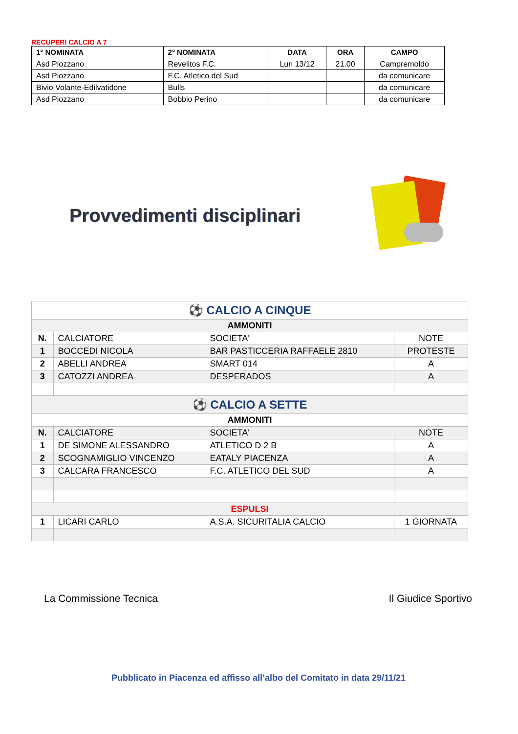RECUPERI CALCIO A 7
| 1° NOMINATA | 2° NOMINATA | DATA | ORA | CAMPO |
| --- | --- | --- | --- | --- |
| Asd Piozzano | Revelitos F.C. | Lun 13/12 | 21.00 | Campremoldo |
| Asd Piozzano | F.C. Atletico del Sud | | | da comunicare |
| Bivio Volante-Edilvatidone | Bulls | | | da comunicare |
| Asd Piozzano | Bobbio Perino | | | da comunicare |
Provvedimenti disciplinari
| ⚽ CALCIO A CINQUE | | | |
| AMMONITI | | | |
| N. | CALCIATORE | SOCIETA' | NOTE |
| 1 | BOCCEDI NICOLA | BAR PASTICCERIA RAFFAELE 2810 | PROTESTE |
| 2 | ABELLI ANDREA | SMART 014 | A |
| 3 | CATOZZI ANDREA | DESPERADOS | A |
| ⚽ CALCIO A SETTE | | | |
| AMMONITI | | | |
| N. | CALCIATORE | SOCIETA' | NOTE |
| 1 | DE SIMONE ALESSANDRO | ATLETICO D 2 B | A |
| 2 | SCOGNAMIGLIO VINCENZO | EATALY PIACENZA | A |
| 3 | CALCARA FRANCESCO | F.C. ATLETICO DEL SUD | A |
| ESPULSI | | | |
| 1 | LICARI CARLO | A.S.A. SICURITALIA CALCIO | 1 GIORNATA |
La Commissione Tecnica Il Giudice Sportivo
Pubblicato in Piacenza ed affisso all’albo del Comitato in data 29/11/21